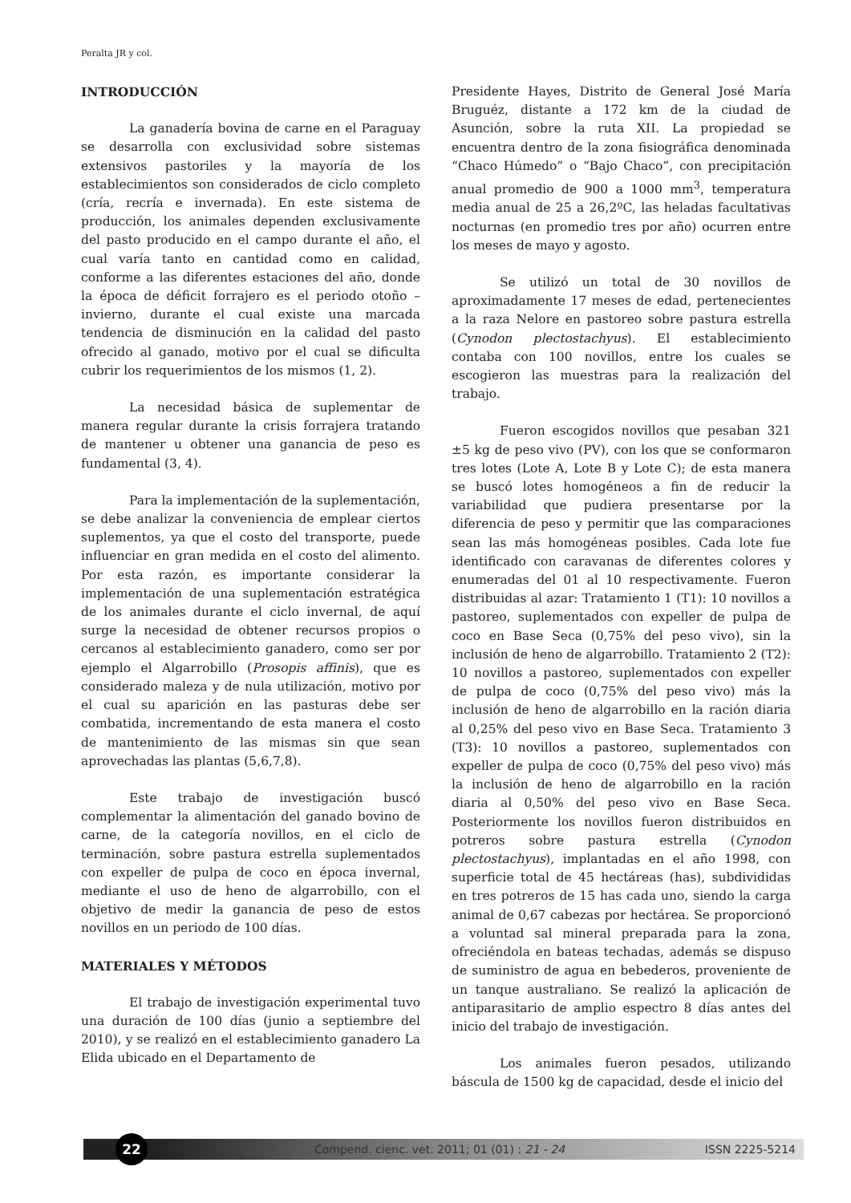Peralta JR y col.
INTRODUCCIÓN
La ganadería bovina de carne en el Paraguay se desarrolla con exclusividad sobre sistemas extensivos pastoriles y la mayoría de los establecimientos son considerados de ciclo completo (cría, recría e invernada). En este sistema de producción, los animales dependen exclusivamente del pasto producido en el campo durante el año, el cual varía tanto en cantidad como en calidad, conforme a las diferentes estaciones del año, donde la época de déficit forrajero es el periodo otoño – invierno, durante el cual existe una marcada tendencia de disminución en la calidad del pasto ofrecido al ganado, motivo por el cual se dificulta cubrir los requerimientos de los mismos (1, 2).
La necesidad básica de suplementar de manera regular durante la crisis forrajera tratando de mantener u obtener una ganancia de peso es fundamental (3, 4).
Para la implementación de la suplementación, se debe analizar la conveniencia de emplear ciertos suplementos, ya que el costo del transporte, puede influenciar en gran medida en el costo del alimento. Por esta razón, es importante considerar la implementación de una suplementación estratégica de los animales durante el ciclo invernal, de aquí surge la necesidad de obtener recursos propios o cercanos al establecimiento ganadero, como ser por ejemplo el Algarrobillo (Prosopis affinis), que es considerado maleza y de nula utilización, motivo por el cual su aparición en las pasturas debe ser combatida, incrementando de esta manera el costo de mantenimiento de las mismas sin que sean aprovechadas las plantas (5,6,7,8).
Este trabajo de investigación buscó complementar la alimentación del ganado bovino de carne, de la categoría novillos, en el ciclo de terminación, sobre pastura estrella suplementados con expeller de pulpa de coco en época invernal, mediante el uso de heno de algarrobillo, con el objetivo de medir la ganancia de peso de estos novillos en un periodo de 100 días.
MATERIALES Y MÉTODOS
El trabajo de investigación experimental tuvo una duración de 100 días (junio a septiembre del 2010), y se realizó en el establecimiento ganadero La Elida ubicado en el Departamento de
Presidente Hayes, Distrito de General José María Bruguéz, distante a 172 km de la ciudad de Asunción, sobre la ruta XII. La propiedad se encuentra dentro de la zona fisiográfica denominada “Chaco Húmedo” o “Bajo Chaco”, con precipitación anual promedio de 900 a 1000 mm<sup>3</sup>, temperatura media anual de 25 a 26,2ºC, las heladas facultativas nocturnas (en promedio tres por año) ocurren entre los meses de mayo y agosto.
Se utilizó un total de 30 novillos de aproximadamente 17 meses de edad, pertenecientes a la raza Nelore en pastoreo sobre pastura estrella (Cynodon plectostachyus). El establecimiento contaba con 100 novillos, entre los cuales se escogieron las muestras para la realización del trabajo.
Fueron escogidos novillos que pesaban 321 ±5 kg de peso vivo (PV), con los que se conformaron tres lotes (Lote A, Lote B y Lote C); de esta manera se buscó lotes homogéneos a fin de reducir la variabilidad que pudiera presentarse por la diferencia de peso y permitir que las comparaciones sean las más homogéneas posibles. Cada lote fue identificado con caravanas de diferentes colores y enumeradas del 01 al 10 respectivamente. Fueron distribuidas al azar: Tratamiento 1 (T1): 10 novillos a pastoreo, suplementados con expeller de pulpa de coco en Base Seca (0,75% del peso vivo), sin la inclusión de heno de algarrobillo. Tratamiento 2 (T2): 10 novillos a pastoreo, suplementados con expeller de pulpa de coco (0,75% del peso vivo) más la inclusión de heno de algarrobillo en la ración diaria al 0,25% del peso vivo en Base Seca. Tratamiento 3 (T3): 10 novillos a pastoreo, suplementados con expeller de pulpa de coco (0,75% del peso vivo) más la inclusión de heno de algarrobillo en la ración diaria al 0,50% del peso vivo en Base Seca. Posteriormente los novillos fueron distribuidos en potreros sobre pastura estrella (Cynodon plectostachyus), implantadas en el año 1998, con superficie total de 45 hectáreas (has), subdivididas en tres potreros de 15 has cada uno, siendo la carga animal de 0,67 cabezas por hectárea. Se proporcionó a voluntad sal mineral preparada para la zona, ofreciéndola en bateas techadas, además se dispuso de suministro de agua en bebederos, proveniente de un tanque australiano. Se realizó la aplicación de antiparasitario de amplio espectro 8 días antes del inicio del trabajo de investigación.
Los animales fueron pesados, utilizando báscula de 1500 kg de capacidad, desde el inicio del
22
Compend. cienc. vet. 2011; 01 (01) : 21 - 24 ISSN 2225-5214